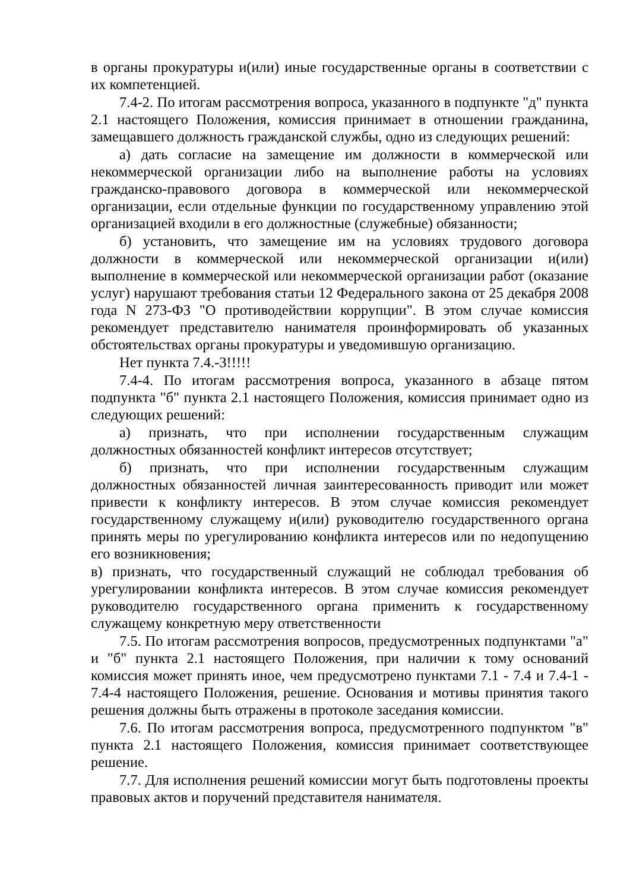в органы прокуратуры и(или) иные государственные органы в соответствии с их компетенцией.
7.4-2. По итогам рассмотрения вопроса, указанного в подпункте "д" пункта 2.1 настоящего Положения, комиссия принимает в отношении гражданина, замещавшего должность гражданской службы, одно из следующих решений:
а) дать согласие на замещение им должности в коммерческой или некоммерческой организации либо на выполнение работы на условиях гражданско-правового договора в коммерческой или некоммерческой организации, если отдельные функции по государственному управлению этой организацией входили в его должностные (служебные) обязанности;
б) установить, что замещение им на условиях трудового договора должности в коммерческой или некоммерческой организации и(или) выполнение в коммерческой или некоммерческой организации работ (оказание услуг) нарушают требования статьи 12 Федерального закона от 25 декабря 2008 года N 273-ФЗ "О противодействии коррупции". В этом случае комиссия рекомендует представителю нанимателя проинформировать об указанных обстоятельствах органы прокуратуры и уведомившую организацию.
Нет пункта 7.4.-3!!!!!
7.4-4. По итогам рассмотрения вопроса, указанного в абзаце пятом подпункта "б" пункта 2.1 настоящего Положения, комиссия принимает одно из следующих решений:
а) признать, что при исполнении государственным служащим должностных обязанностей конфликт интересов отсутствует;
б) признать, что при исполнении государственным служащим должностных обязанностей личная заинтересованность приводит или может привести к конфликту интересов. В этом случае комиссия рекомендует государственному служащему и(или) руководителю государственного органа принять меры по урегулированию конфликта интересов или по недопущению его возникновения;
в) признать, что государственный служащий не соблюдал требования об урегулировании конфликта интересов. В этом случае комиссия рекомендует руководителю государственного органа применить к государственному служащему конкретную меру ответственности
7.5. По итогам рассмотрения вопросов, предусмотренных подпунктами "а" и "б" пункта 2.1 настоящего Положения, при наличии к тому оснований комиссия может принять иное, чем предусмотрено пунктами 7.1 - 7.4 и 7.4-1 - 7.4-4 настоящего Положения, решение. Основания и мотивы принятия такого решения должны быть отражены в протоколе заседания комиссии.
7.6. По итогам рассмотрения вопроса, предусмотренного подпунктом "в" пункта 2.1 настоящего Положения, комиссия принимает соответствующее решение.
7.7. Для исполнения решений комиссии могут быть подготовлены проекты правовых актов и поручений представителя нанимателя.